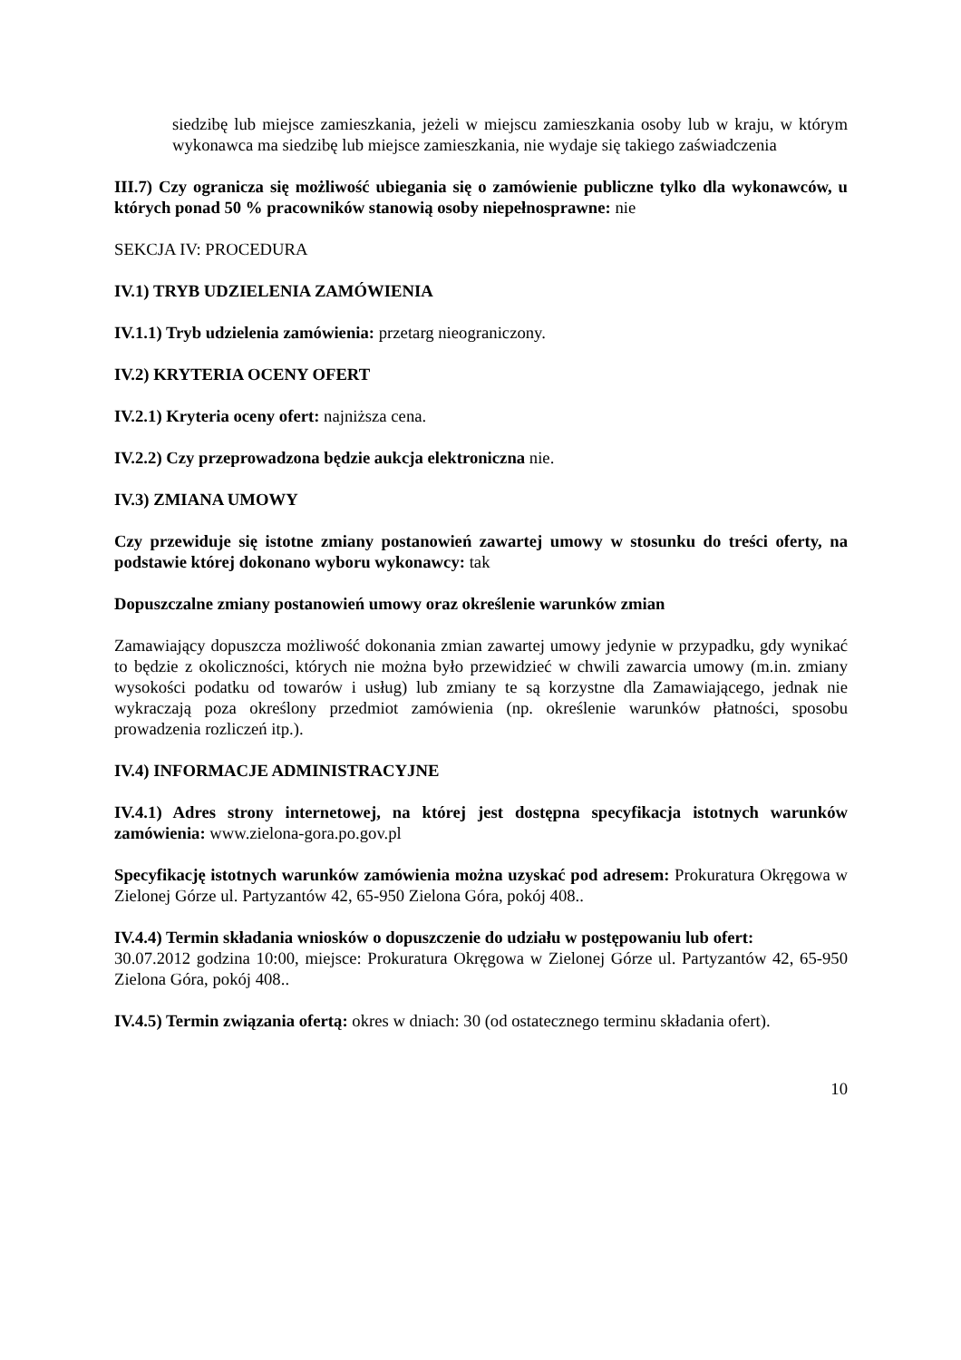siedzibę lub miejsce zamieszkania, jeżeli w miejscu zamieszkania osoby lub w kraju, w którym wykonawca ma siedzibę lub miejsce zamieszkania, nie wydaje się takiego zaświadczenia
III.7) Czy ogranicza się możliwość ubiegania się o zamówienie publiczne tylko dla wykonawców, u których ponad 50 % pracowników stanowią osoby niepełnosprawne: nie
SEKCJA IV: PROCEDURA
IV.1) TRYB UDZIELENIA ZAMÓWIENIA
IV.1.1) Tryb udzielenia zamówienia: przetarg nieograniczony.
IV.2) KRYTERIA OCENY OFERT
IV.2.1) Kryteria oceny ofert: najniższa cena.
IV.2.2) Czy przeprowadzona będzie aukcja elektroniczna nie.
IV.3) ZMIANA UMOWY
Czy przewiduje się istotne zmiany postanowień zawartej umowy w stosunku do treści oferty, na podstawie której dokonano wyboru wykonawcy: tak
Dopuszczalne zmiany postanowień umowy oraz określenie warunków zmian
Zamawiający dopuszcza możliwość dokonania zmian zawartej umowy jedynie w przypadku, gdy wynikać to będzie z okoliczności, których nie można było przewidzieć w chwili zawarcia umowy (m.in. zmiany wysokości podatku od towarów i usług) lub zmiany te są korzystne dla Zamawiającego, jednak nie wykraczają poza określony przedmiot zamówienia (np. określenie warunków płatności, sposobu prowadzenia rozliczeń itp.).
IV.4) INFORMACJE ADMINISTRACYJNE
IV.4.1) Adres strony internetowej, na której jest dostępna specyfikacja istotnych warunków zamówienia: www.zielona-gora.po.gov.pl
Specyfikację istotnych warunków zamówienia można uzyskać pod adresem: Prokuratura Okręgowa w Zielonej Górze ul. Partyzantów 42, 65-950 Zielona Góra, pokój 408..
IV.4.4) Termin składania wniosków o dopuszczenie do udziału w postępowaniu lub ofert:
30.07.2012 godzina 10:00, miejsce: Prokuratura Okręgowa w Zielonej Górze ul. Partyzantów 42, 65-950 Zielona Góra, pokój 408..
IV.4.5) Termin związania ofertą: okres w dniach: 30 (od ostatecznego terminu składania ofert).
10